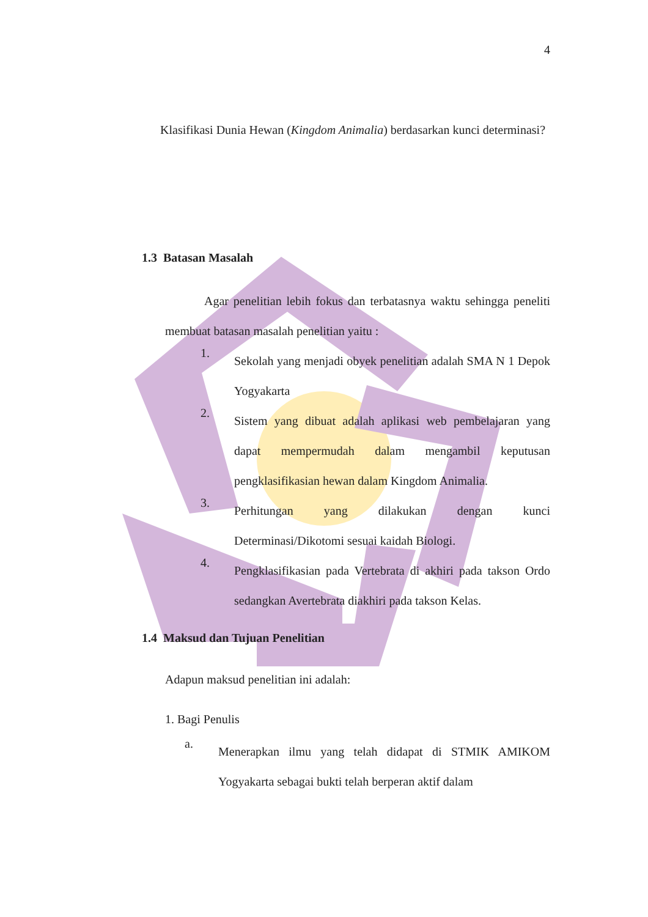4
Klasifikasi Dunia Hewan (Kingdom Animalia) berdasarkan kunci determinasi?
1.3 Batasan Masalah
Agar penelitian lebih fokus dan terbatasnya waktu sehingga peneliti membuat batasan masalah penelitian yaitu :
1.
Sekolah yang menjadi obyek penelitian adalah SMA N 1 Depok Yogyakarta
2.
Sistem yang dibuat adalah aplikasi web pembelajaran yang dapat mempermudah dalam mengambil keputusan pengklasifikasian hewan dalam Kingdom Animalia.
3.
Perhitungan yang dilakukan dengan kunci Determinasi/Dikotomi sesuai kaidah Biologi.
4.
Pengklasifikasian pada Vertebrata di akhiri pada takson Ordo sedangkan Avertebrata diakhiri pada takson Kelas.
1.4 Maksud dan Tujuan Penelitian
Adapun maksud penelitian ini adalah:
1. Bagi Penulis
a.
Menerapkan ilmu yang telah didapat di STMIK AMIKOM Yogyakarta sebagai bukti telah berperan aktif dalam